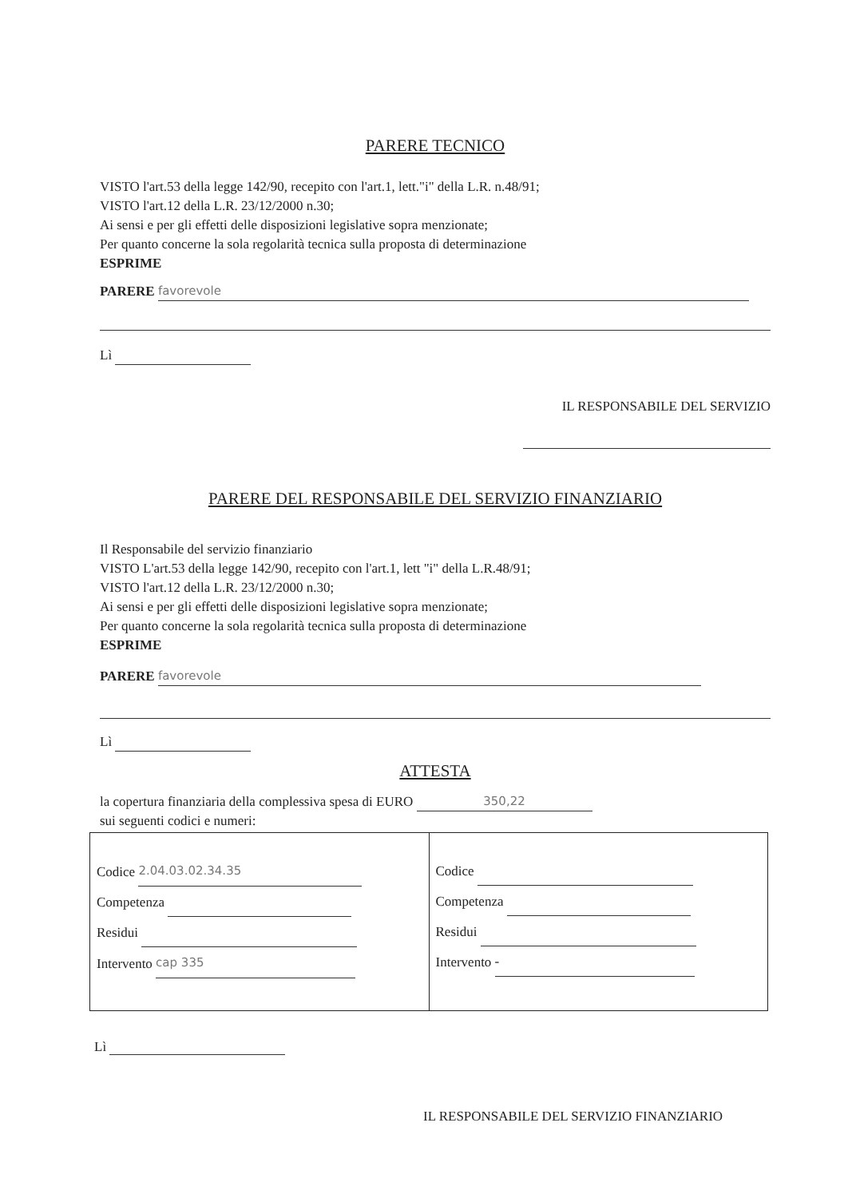PARERE TECNICO
VISTO l'art.53 della legge 142/90, recepito con l'art.1, lett."i" della L.R. n.48/91;
VISTO l'art.12 della L.R. 23/12/2000 n.30;
Ai sensi e per gli effetti delle disposizioni legislative sopra menzionate;
Per quanto concerne la sola regolarità tecnica sulla proposta di determinazione
ESPRIME
PARERE favorevole
Lì
IL RESPONSABILE DEL SERVIZIO
PARERE DEL RESPONSABILE DEL SERVIZIO FINANZIARIO
Il Responsabile del servizio finanziario
VISTO L'art.53 della legge 142/90, recepito con l'art.1, lett "i" della L.R.48/91;
VISTO l'art.12 della L.R. 23/12/2000 n.30;
Ai sensi e per gli effetti delle disposizioni legislative sopra menzionate;
Per quanto concerne la sola regolarità tecnica sulla proposta di determinazione
ESPRIME
PARERE favorevole
Lì
ATTESTA
la copertura finanziaria della complessiva spesa di EURO 350,22
sui seguenti codici e numeri:
| Codice 2.04.03.02.34.35 Competenza Residui Intervento cap 335 | Codice Competenza Residui Intervento - |
Lì
IL RESPONSABILE DEL SERVIZIO FINANZIARIO